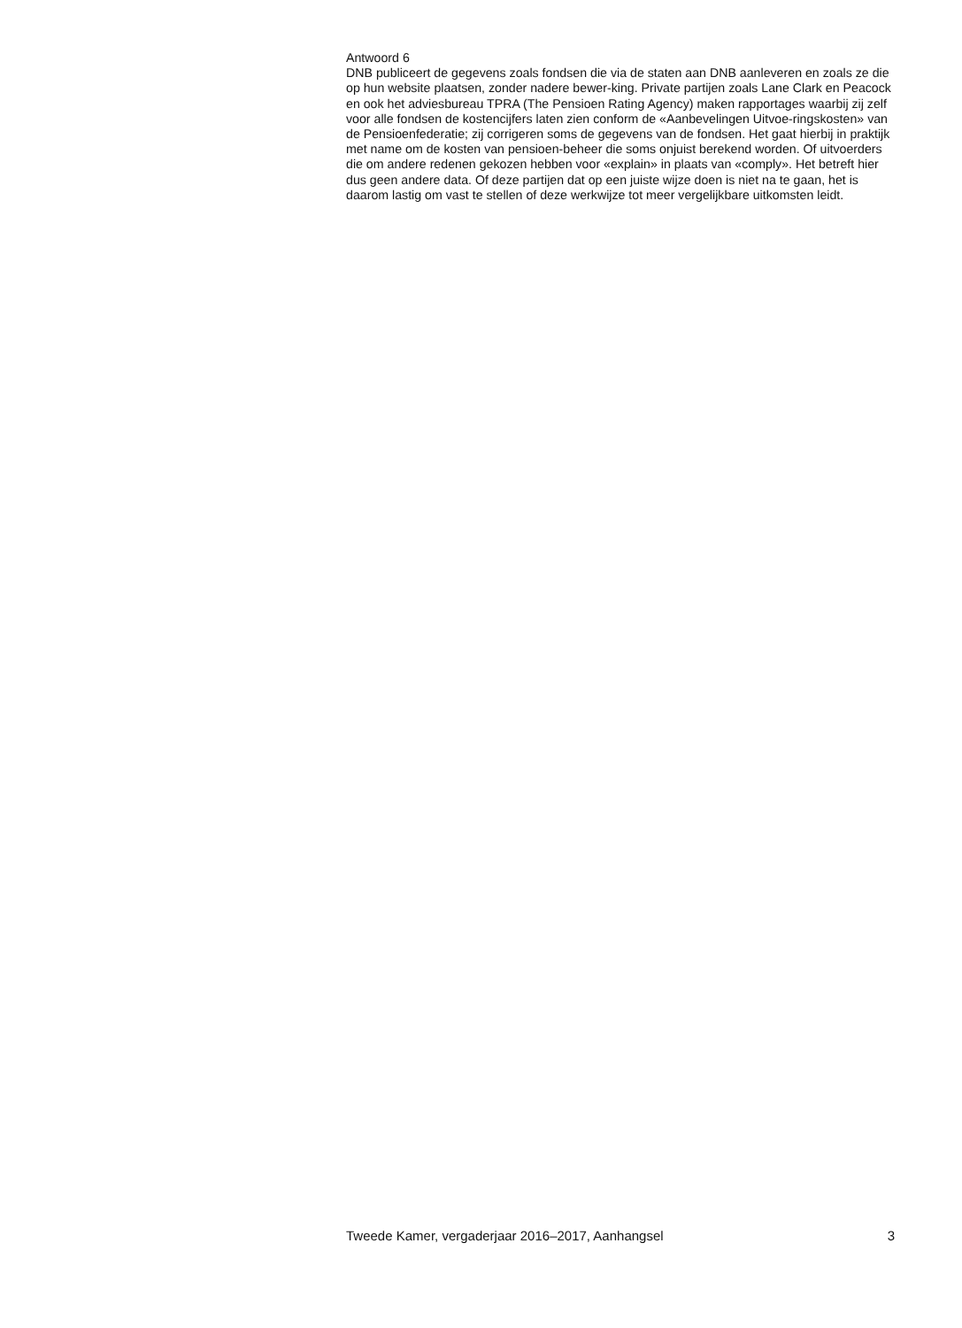Antwoord 6
DNB publiceert de gegevens zoals fondsen die via de staten aan DNB aanleveren en zoals ze die op hun website plaatsen, zonder nadere bewer-king. Private partijen zoals Lane Clark en Peacock en ook het adviesbureau TPRA (The Pensioen Rating Agency) maken rapportages waarbij zij zelf voor alle fondsen de kostencijfers laten zien conform de «Aanbevelingen Uitvoe-ringskosten» van de Pensioenfederatie; zij corrigeren soms de gegevens van de fondsen. Het gaat hierbij in praktijk met name om de kosten van pensioen-beheer die soms onjuist berekend worden. Of uitvoerders die om andere redenen gekozen hebben voor «explain» in plaats van «comply». Het betreft hier dus geen andere data. Of deze partijen dat op een juiste wijze doen is niet na te gaan, het is daarom lastig om vast te stellen of deze werkwijze tot meer vergelijkbare uitkomsten leidt.
Tweede Kamer, vergaderjaar 2016–2017, Aanhangsel 3